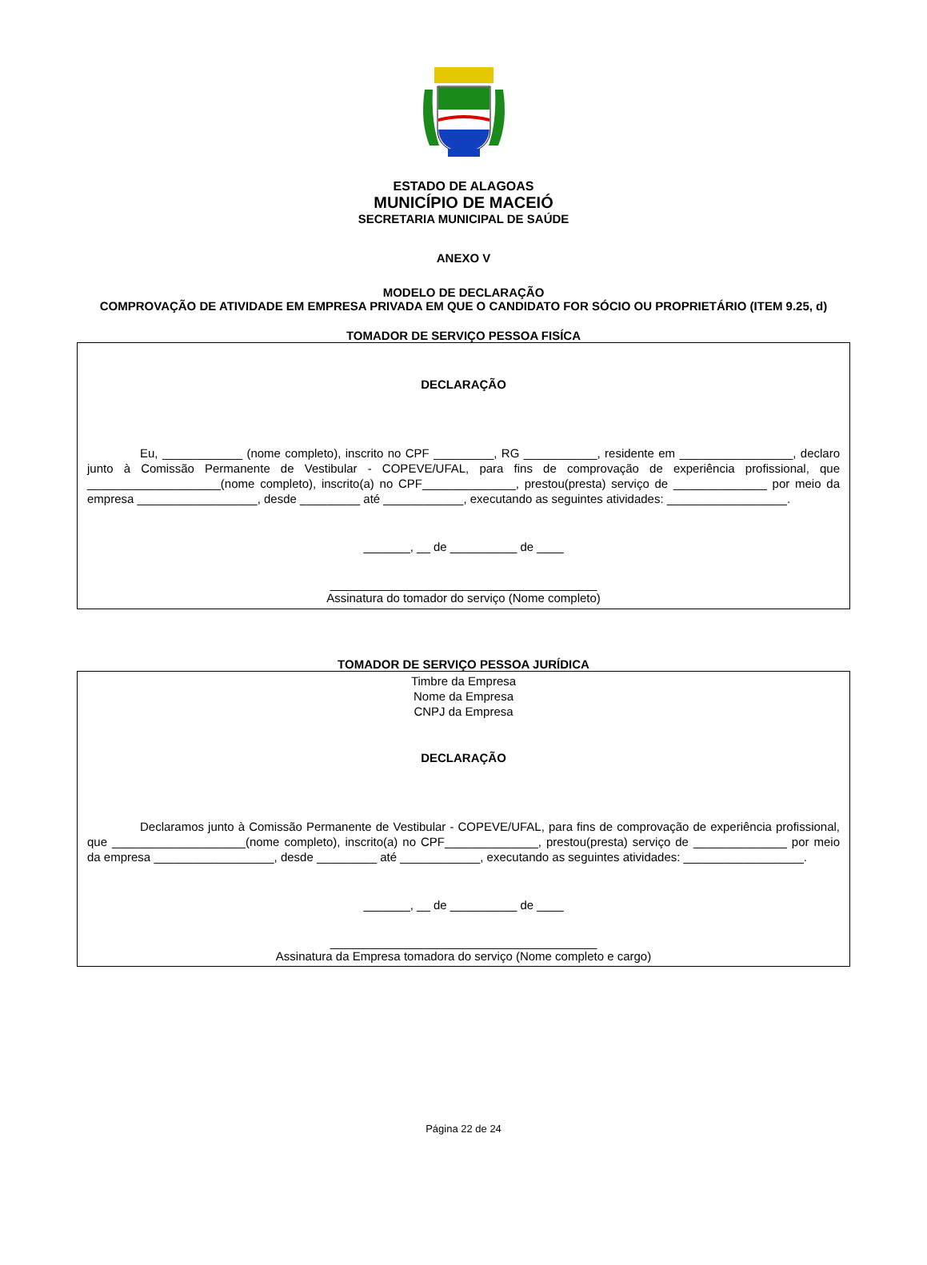ESTADO DE ALAGOAS
MUNICÍPIO DE MACEIÓ
SECRETARIA MUNICIPAL DE SAÚDE
ANEXO V
MODELO DE DECLARAÇÃO
COMPROVAÇÃO DE ATIVIDADE EM EMPRESA PRIVADA EM QUE O CANDIDATO FOR SÓCIO OU PROPRIETÁRIO (ITEM 9.25, d)
TOMADOR DE SERVIÇO PESSOA FISÍCA
DECLARAÇÃO
Eu, ____________ (nome completo), inscrito no CPF _________, RG ___________, residente em _________________, declaro junto à Comissão Permanente de Vestibular - COPEVE/UFAL, para fins de comprovação de experiência profissional, que ____________________(nome completo), inscrito(a) no CPF______________, prestou(presta) serviço de ______________ por meio da empresa __________________, desde _________ até ____________, executando as seguintes atividades: __________________.
_______, __ de __________ de ____
________________________________________
Assinatura do tomador do serviço (Nome completo)
TOMADOR DE SERVIÇO PESSOA JURÍDICA
Timbre da Empresa
Nome da Empresa
CNPJ da Empresa
DECLARAÇÃO
Declaramos junto à Comissão Permanente de Vestibular - COPEVE/UFAL, para fins de comprovação de experiência profissional, que ____________________(nome completo), inscrito(a) no CPF______________, prestou(presta) serviço de ______________ por meio da empresa __________________, desde _________ até ____________, executando as seguintes atividades: __________________.
_______, __ de __________ de ____
________________________________________
Assinatura da Empresa tomadora do serviço (Nome completo e cargo)
Página 22 de 24